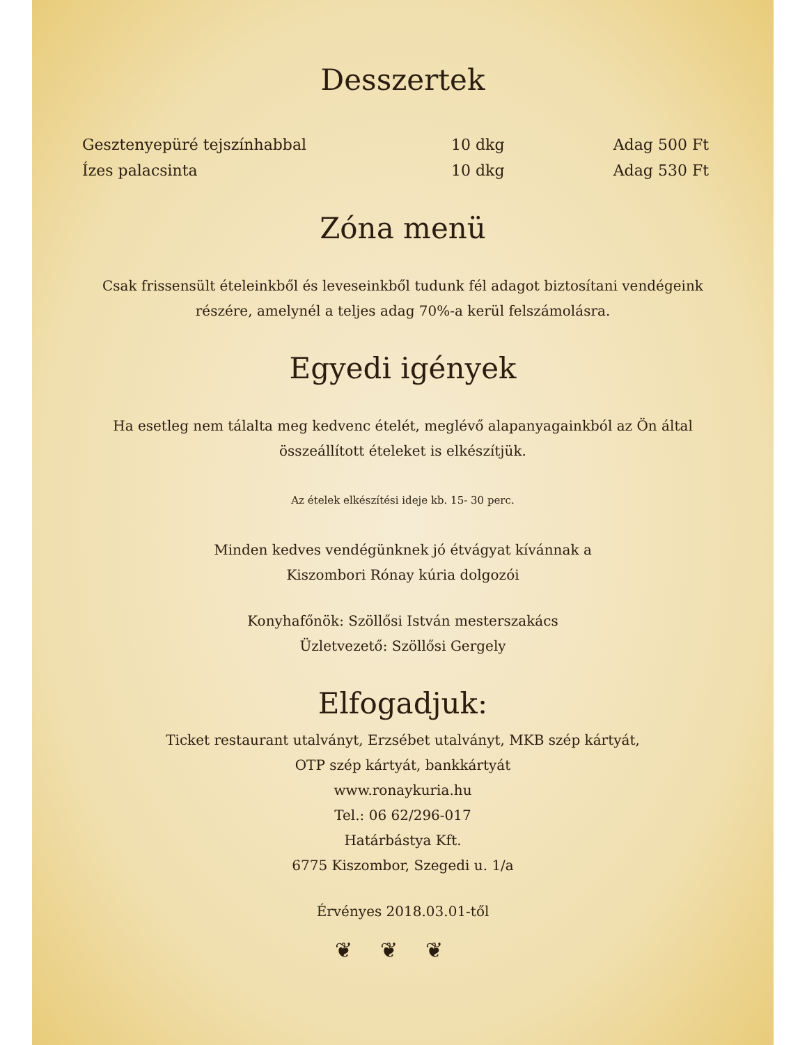Desszertek
| Gesztenyepüré tejszínhabbal | 10 dkg | Adag 500 Ft |
| Ízes palacsinta | 10 dkg | Adag 530 Ft |
Zóna menü
Csak frissensült ételeinkből és leveseinkből tudunk fél adagot biztosítani vendégeink részére, amelynél a teljes adag 70%-a kerül felszámolásra.
Egyedi igények
Ha esetleg nem tálalta meg kedvenc ételét, meglévő alapanyagainkból az Ön által összeállított ételeket is elkészítjük.
Az ételek elkészítési ideje kb. 15- 30 perc.
Minden kedves vendégünknek jó étvágyat kívánnak a
Kiszombori Rónay kúria dolgozói
Konyhafőnök: Szöllősi István mesterszakács
Üzletvezető: Szöllősi Gergely
Elfogadjuk:
Ticket restaurant utalványt, Erzsébet utalványt, MKB szép kártyát,
OTP szép kártyát, bankkártyát
www.ronaykuria.hu
Tel.: 06 62/296-017
Határbástya Kft.
6775 Kiszombor, Szegedi u. 1/a
Érvényes 2018.03.01-től
❦❦❦